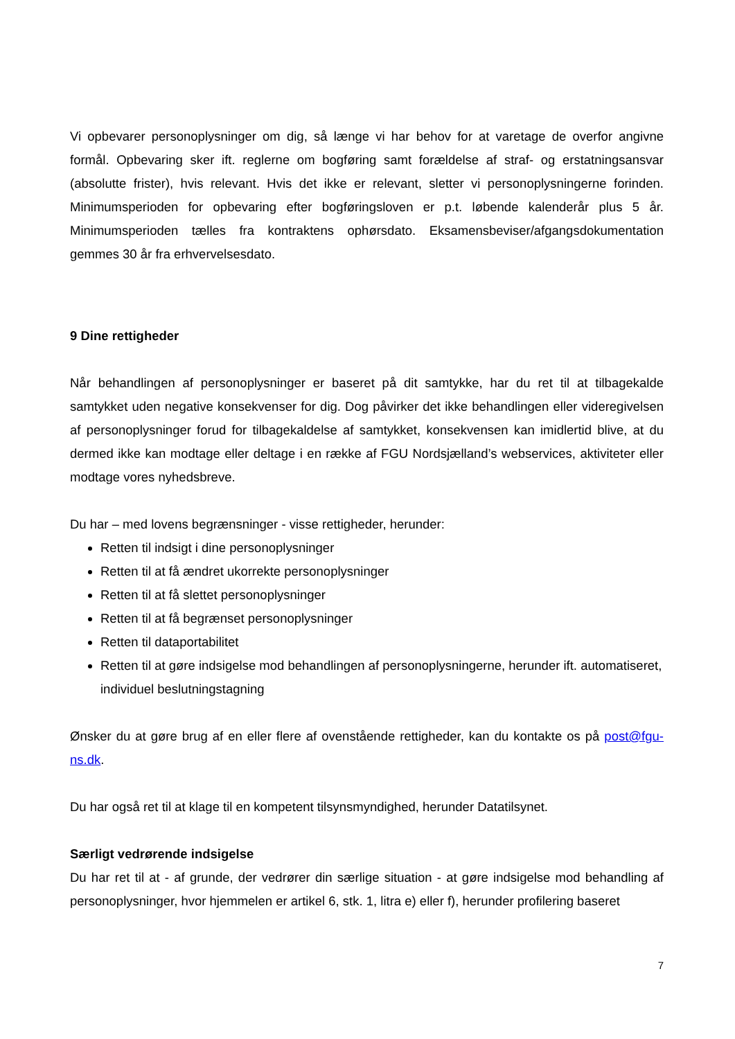Vi opbevarer personoplysninger om dig, så længe vi har behov for at varetage de overfor angivne formål. Opbevaring sker ift. reglerne om bogføring samt forældelse af straf- og erstatningsansvar (absolutte frister), hvis relevant. Hvis det ikke er relevant, sletter vi personoplysningerne forinden. Minimumsperioden for opbevaring efter bogføringsloven er p.t. løbende kalenderår plus 5 år. Minimumsperioden tælles fra kontraktens ophørsdato. Eksamensbeviser/afgangsdokumentation gemmes 30 år fra erhvervelsesdato.
9 Dine rettigheder
Når behandlingen af personoplysninger er baseret på dit samtykke, har du ret til at tilbagekalde samtykket uden negative konsekvenser for dig. Dog påvirker det ikke behandlingen eller videregivelsen af personoplysninger forud for tilbagekaldelse af samtykket, konsekvensen kan imidlertid blive, at du dermed ikke kan modtage eller deltage i en række af FGU Nordsjælland’s webservices, aktiviteter eller modtage vores nyhedsbreve.
Du har – med lovens begrænsninger - visse rettigheder, herunder:
Retten til indsigt i dine personoplysninger
Retten til at få ændret ukorrekte personoplysninger
Retten til at få slettet personoplysninger
Retten til at få begrænset personoplysninger
Retten til dataportabilitet
Retten til at gøre indsigelse mod behandlingen af personoplysningerne, herunder ift. automatiseret, individuel beslutningstagning
Ønsker du at gøre brug af en eller flere af ovenstående rettigheder, kan du kontakte os på post@fgu-ns.dk.
Du har også ret til at klage til en kompetent tilsynsmyndighed, herunder Datatilsynet.
Særligt vedrørende indsigelse
Du har ret til at - af grunde, der vedrører din særlige situation - at gøre indsigelse mod behandling af personoplysninger, hvor hjemmelen er artikel 6, stk. 1, litra e) eller f), herunder profilering baseret
7